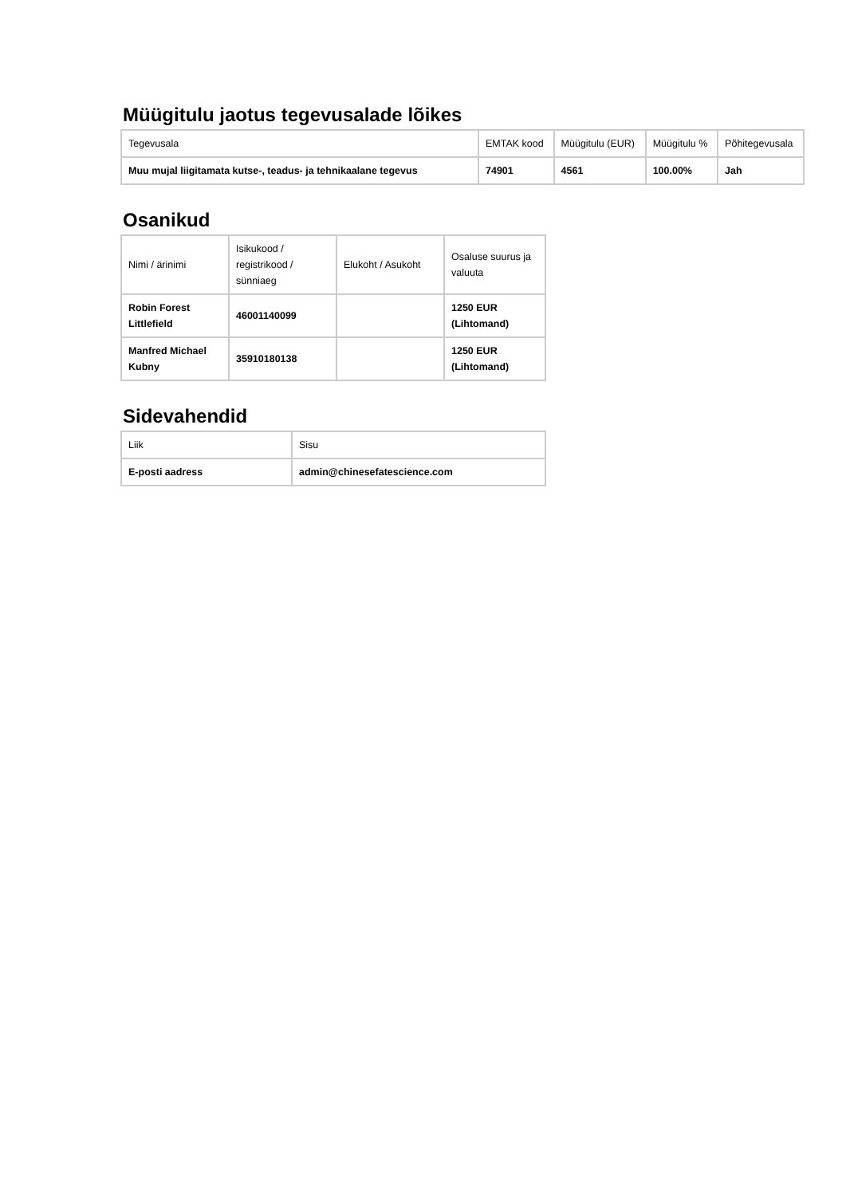Müügitulu jaotus tegevusalade lõikes
| Tegevusala | EMTAK kood | Müügitulu (EUR) | Müügitulu % | Põhitegevusala |
| --- | --- | --- | --- | --- |
| Muu mujal liigitamata kutse-, teadus- ja tehnikaalane tegevus | 74901 | 4561 | 100.00% | Jah |
Osanikud
| Nimi / ärinimi | Isikukood / registrikood / sünniaeg | Elukoht / Asukoht | Osaluse suurus ja valuuta |
| --- | --- | --- | --- |
| Robin Forest Littlefield | 46001140099 | | 1250 EUR (Lihtomand) |
| Manfred Michael Kubny | 35910180138 | | 1250 EUR (Lihtomand) |
Sidevahendid
| Liik | Sisu |
| --- | --- |
| E-posti aadress | admin@chinesefatescience.com |